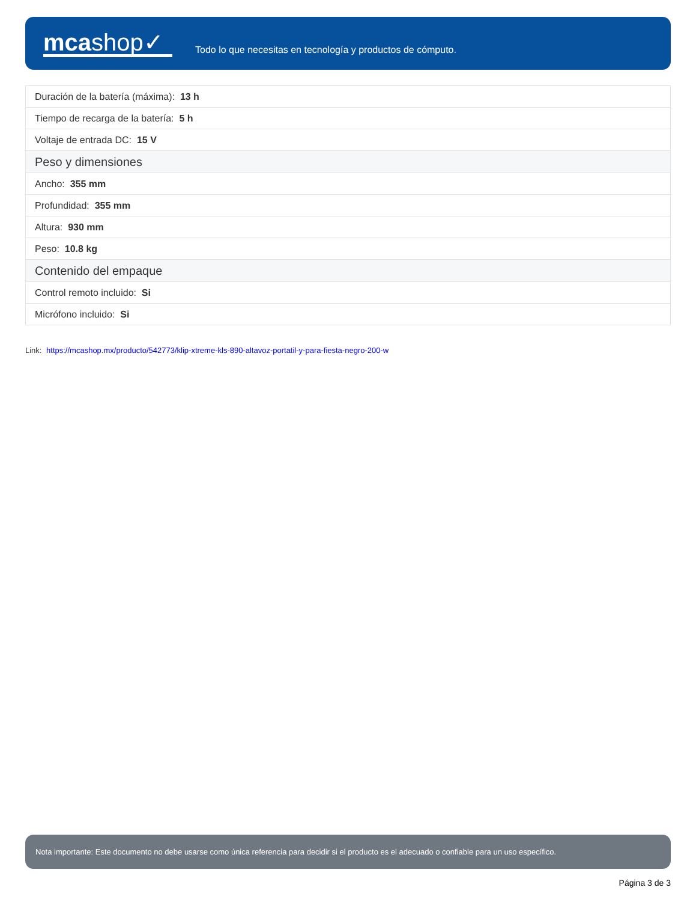mcashop✓
Todo lo que necesitas en tecnología y productos de cómputo.
| Duración de la batería (máxima): 13 h |
| Tiempo de recarga de la batería: 5 h |
| Voltaje de entrada DC: 15 V |
| Peso y dimensiones |
| Ancho: 355 mm |
| Profundidad: 355 mm |
| Altura: 930 mm |
| Peso: 10.8 kg |
| Contenido del empaque |
| Control remoto incluido: Si |
| Micrófono incluido: Si |
Link: https://mcashop.mx/producto/542773/klip-xtreme-kls-890-altavoz-portatil-y-para-fiesta-negro-200-w
Nota importante: Este documento no debe usarse como única referencia para decidir si el producto es el adecuado o confiable para un uso específico.
Página 3 de 3